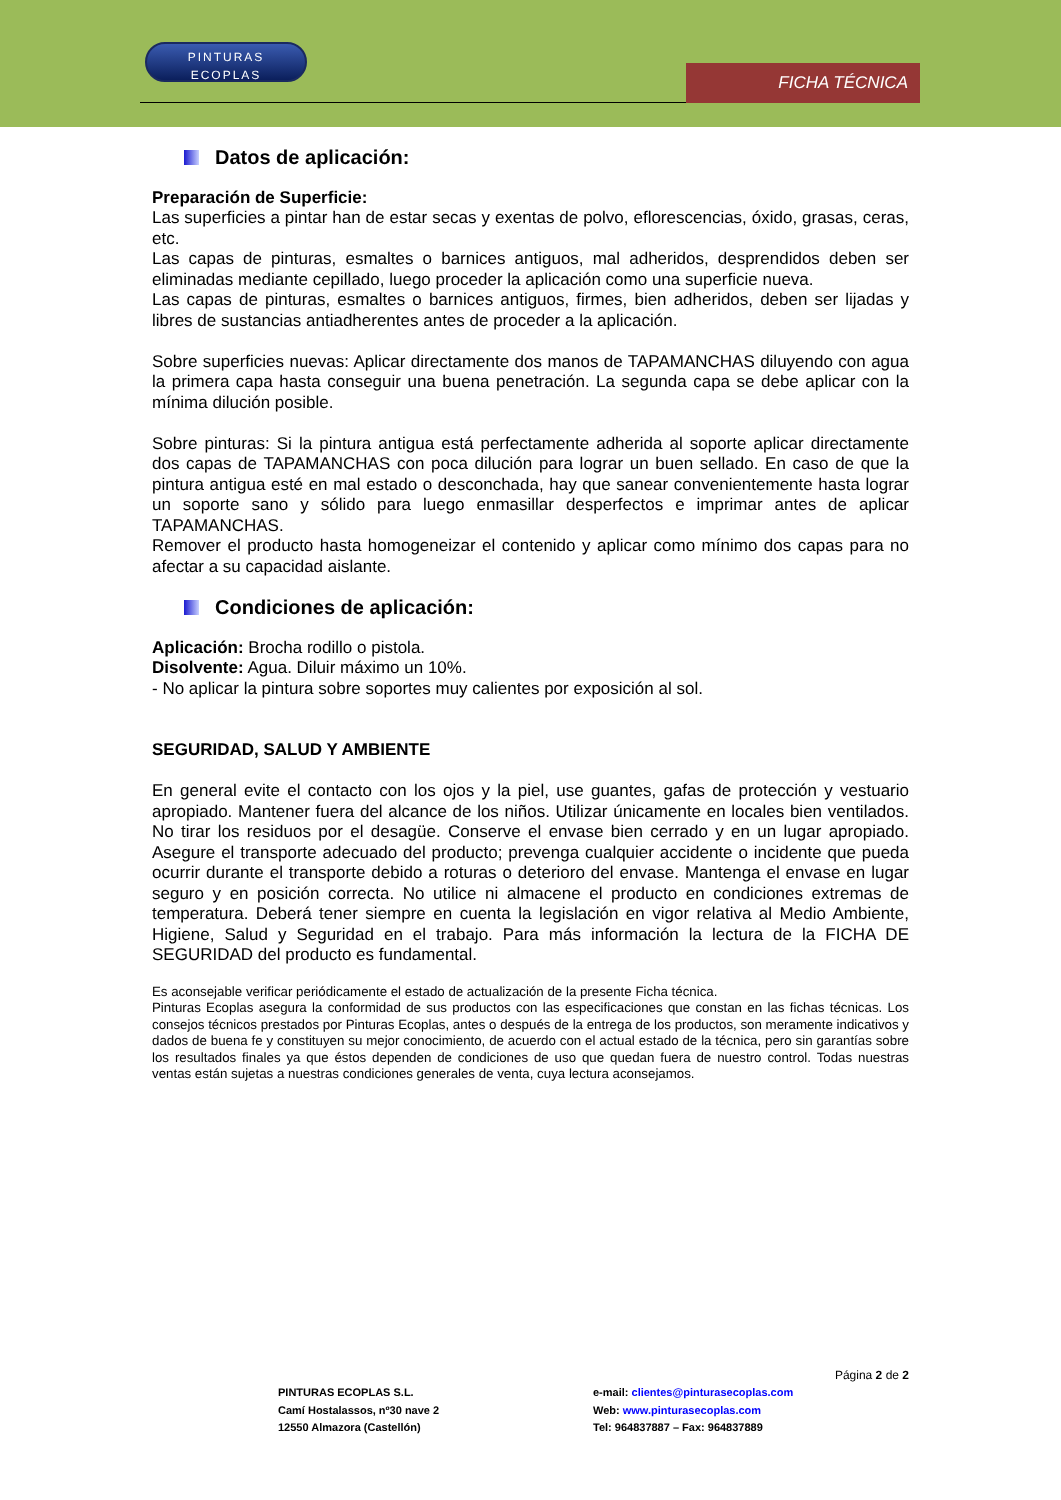PINTURAS
ECOPLAS
FICHA TÉCNICA
Datos de aplicación:
Preparación de Superficie:
Las superficies a pintar han de estar secas y exentas de polvo, eflorescencias, óxido, grasas, ceras, etc.
Las capas de pinturas, esmaltes o barnices antiguos, mal adheridos, desprendidos deben ser eliminadas mediante cepillado, luego proceder la aplicación como una superficie nueva.
Las capas de pinturas, esmaltes o barnices antiguos, firmes, bien adheridos, deben ser lijadas y libres de sustancias antiadherentes antes de proceder a la aplicación.
Sobre superficies nuevas: Aplicar directamente dos manos de TAPAMANCHAS diluyendo con agua la primera capa hasta conseguir una buena penetración. La segunda capa se debe aplicar con la mínima dilución posible.
Sobre pinturas: Si la pintura antigua está perfectamente adherida al soporte aplicar directamente dos capas de TAPAMANCHAS con poca dilución para lograr un buen sellado. En caso de que la pintura antigua esté en mal estado o desconchada, hay que sanear convenientemente hasta lograr un soporte sano y sólido para luego enmasillar desperfectos e imprimar antes de aplicar TAPAMANCHAS.
Remover el producto hasta homogeneizar el contenido y aplicar como mínimo dos capas para no afectar a su capacidad aislante.
Condiciones de aplicación:
Aplicación: Brocha rodillo o pistola.
Disolvente: Agua. Diluir máximo un 10%.
- No aplicar la pintura sobre soportes muy calientes por exposición al sol.
SEGURIDAD, SALUD Y AMBIENTE
En general evite el contacto con los ojos y la piel, use guantes, gafas de protección y vestuario apropiado. Mantener fuera del alcance de los niños. Utilizar únicamente en locales bien ventilados. No tirar los residuos por el desagüe. Conserve el envase bien cerrado y en un lugar apropiado. Asegure el transporte adecuado del producto; prevenga cualquier accidente o incidente que pueda ocurrir durante el transporte debido a roturas o deterioro del envase. Mantenga el envase en lugar seguro y en posición correcta. No utilice ni almacene el producto en condiciones extremas de temperatura. Deberá tener siempre en cuenta la legislación en vigor relativa al Medio Ambiente, Higiene, Salud y Seguridad en el trabajo. Para más información la lectura de la FICHA DE SEGURIDAD del producto es fundamental.
Es aconsejable verificar periódicamente el estado de actualización de la presente Ficha técnica.
Pinturas Ecoplas asegura la conformidad de sus productos con las especificaciones que constan en las fichas técnicas. Los consejos técnicos prestados por Pinturas Ecoplas, antes o después de la entrega de los productos, son meramente indicativos y dados de buena fe y constituyen su mejor conocimiento, de acuerdo con el actual estado de la técnica, pero sin garantías sobre los resultados finales ya que éstos dependen de condiciones de uso que quedan fuera de nuestro control. Todas nuestras ventas están sujetas a nuestras condiciones generales de venta, cuya lectura aconsejamos.
Página 2 de 2
PINTURAS ECOPLAS S.L.
Camí Hostalassos, nº30 nave 2
12550 Almazora (Castellón)
e-mail: clientes@pinturasecoplas.com
Web: www.pinturasecoplas.com
Tel: 964837887 – Fax: 964837889